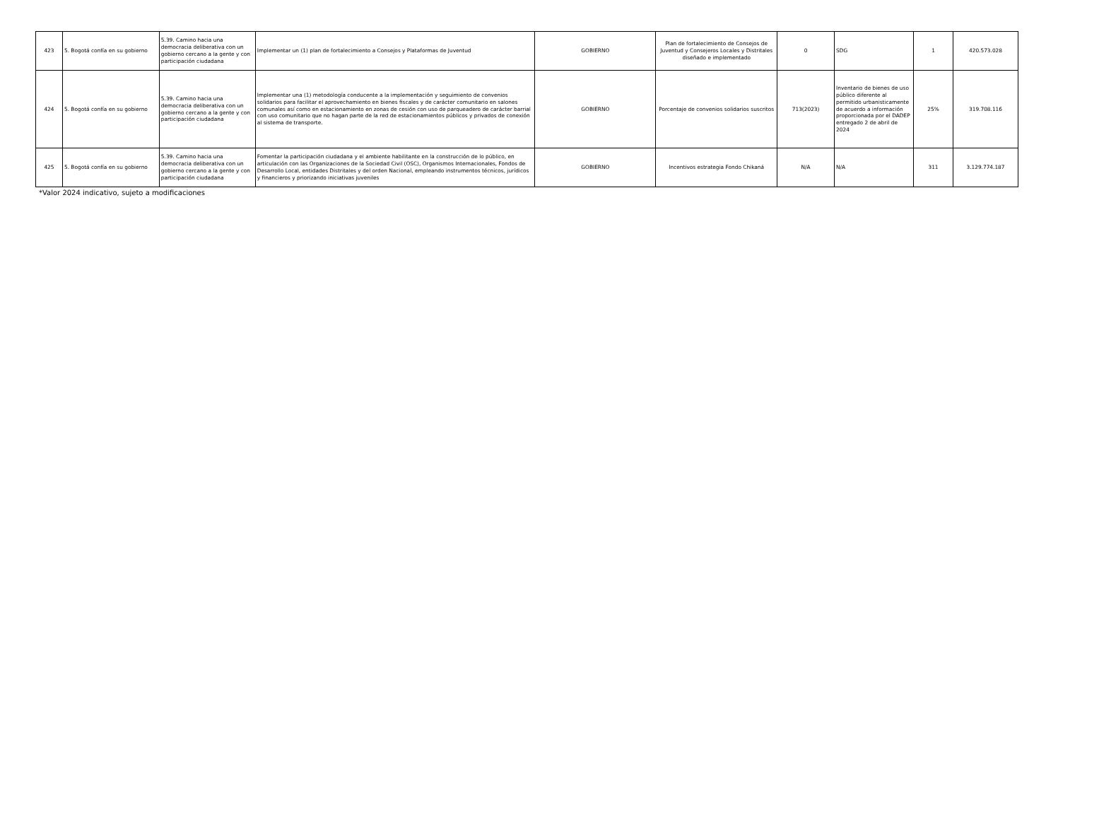| 423 | 5. Bogotá confía en su gobierno | 5.39. Camino hacia una democracia deliberativa con un gobierno cercano a la gente y con participación ciudadana | Implementar un (1) plan de fortalecimiento a Consejos y Plataformas de Juventud | GOBIERNO | Plan de fortalecimiento de Consejos de Juventud y Consejeros Locales y Distritales diseñado e implementado | 0 | SDG | 1 | 420.573.028 |
| 424 | 5. Bogotá confía en su gobierno | 5.39. Camino hacia una democracia deliberativa con un gobierno cercano a la gente y con participación ciudadana | Implementar una (1) metodología conducente a la implementación y seguimiento de convenios solidarios para facilitar el aprovechamiento en bienes fiscales y de carácter comunitario en salones comunales así como en estacionamiento en zonas de cesión con uso de parqueadero de carácter barrial con uso comunitario que no hagan parte de la red de estacionamientos públicos y privados de conexión al sistema de transporte. | GOBIERNO | Porcentaje de convenios solidarios suscritos | 713(2023) | Inventario de bienes de uso público diferente al permitido urbanisticamente de acuerdo a información proporcionada por el DADEP entregado 2 de abril de 2024 | 25% | 319.708.116 |
| 425 | 5. Bogotá confía en su gobierno | 5.39. Camino hacia una democracia deliberativa con un gobierno cercano a la gente y con participación ciudadana | Fomentar la participación ciudadana y el ambiente habilitante en la construcción de lo público, en articulación con las Organizaciones de la Sociedad Civil (OSC), Organismos Internacionales, Fondos de Desarrollo Local, entidades Distritales y del orden Nacional, empleando instrumentos técnicos, jurídicos y financieros y priorizando iniciativas juveniles | GOBIERNO | Incentivos estrategia Fondo Chikaná | N/A | N/A | 311 | 3.129.774.187 |
*Valor 2024 indicativo, sujeto a modificaciones